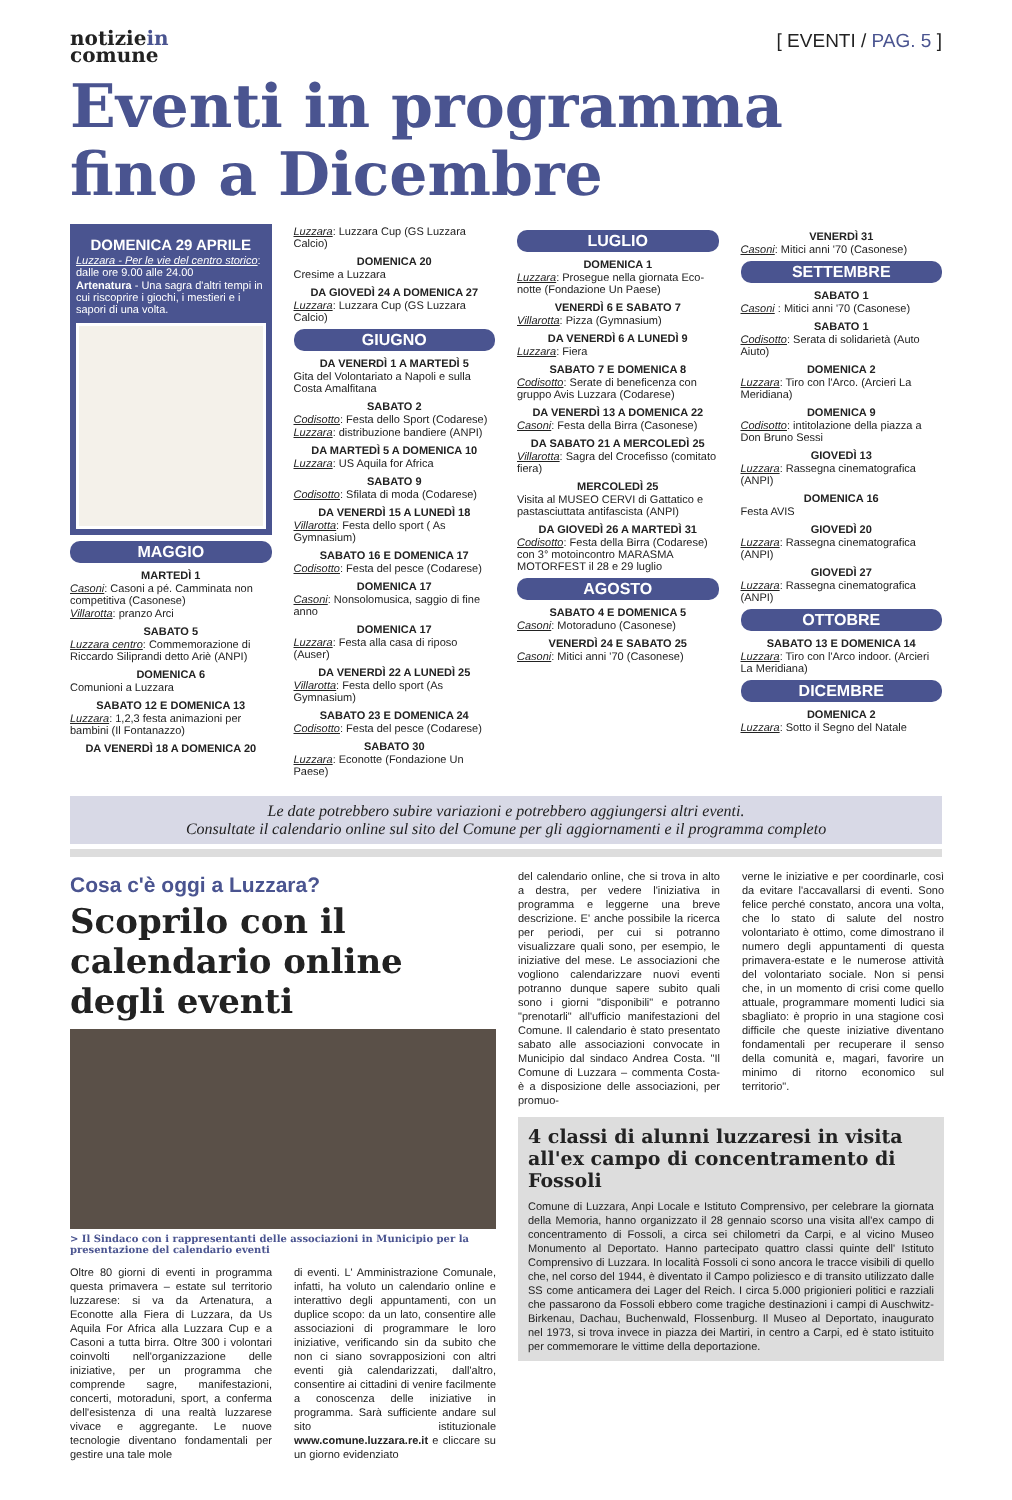notiziein
comune
[ EVENTI / PAG. 5 ]
Eventi in programma
fino a Dicembre
DOMENICA 29 APRILE
Luzzara - Per le vie del centro storico: dalle ore 9.00 alle 24.00
Artenatura - Una sagra d'altri tempi in cui riscoprire i giochi, i mestieri e i sapori di una volta.
MAGGIO
MARTEDÌ 1
Casoni: Casoni a pé. Camminata non competitiva (Casonese)
Villarotta: pranzo Arci
SABATO 5
Luzzara centro: Commemorazione di Riccardo Siliprandi detto Ariè (ANPI)
DOMENICA 6
Comunioni a Luzzara
SABATO 12 E DOMENICA 13
Luzzara: 1,2,3 festa animazioni per bambini (Il Fontanazzo)
DA VENERDÌ 18 A DOMENICA 20
Luzzara: Luzzara Cup (GS Luzzara Calcio)
DOMENICA 20
Cresime a Luzzara
DA GIOVEDÌ 24 A DOMENICA 27
Luzzara: Luzzara Cup (GS Luzzara Calcio)
GIUGNO
DA VENERDÌ 1 A MARTEDÌ 5
Gita del Volontariato a Napoli e sulla Costa Amalfitana
SABATO 2
Codisotto: Festa dello Sport (Codarese)
Luzzara: distribuzione bandiere (ANPI)
DA MARTEDÌ 5 A DOMENICA 10
Luzzara: US Aquila for Africa
SABATO 9
Codisotto: Sfilata di moda (Codarese)
DA VENERDÌ 15 A LUNEDÌ 18
Villarotta: Festa dello sport ( As Gymnasium)
SABATO 16 E DOMENICA 17
Codisotto: Festa del pesce (Codarese)
DOMENICA 17
Casoni: Nonsolomusica, saggio di fine anno
DOMENICA 17
Luzzara: Festa alla casa di riposo (Auser)
DA VENERDÌ 22 A LUNEDÌ 25
Villarotta: Festa dello sport (As Gymnasium)
SABATO 23 E DOMENICA 24
Codisotto: Festa del pesce (Codarese)
SABATO 30
Luzzara: Econotte (Fondazione Un Paese)
LUGLIO
DOMENICA 1
Luzzara: Prosegue nella giornata Eco-notte (Fondazione Un Paese)
VENERDÌ 6 E SABATO 7
Villarotta: Pizza (Gymnasium)
DA VENERDÌ 6 A LUNEDÌ 9
Luzzara: Fiera
SABATO 7 E DOMENICA 8
Codisotto: Serate di beneficenza con gruppo Avis Luzzara (Codarese)
DA VENERDÌ 13 A DOMENICA 22
Casoni: Festa della Birra (Casonese)
DA SABATO 21 A MERCOLEDÌ 25
Villarotta: Sagra del Crocefisso (comitato fiera)
MERCOLEDÌ 25
Visita al MUSEO CERVI di Gattatico e pastasciuttata antifascista (ANPI)
DA GIOVEDÌ 26 A MARTEDÌ 31
Codisotto: Festa della Birra (Codarese) con 3° motoincontro MARASMA MOTORFEST il 28 e 29 luglio
AGOSTO
SABATO 4 E DOMENICA 5
Casoni: Motoraduno (Casonese)
VENERDÌ 24 E SABATO 25
Casoni: Mitici anni '70 (Casonese)
VENERDÌ 31
Casoni: Mitici anni '70 (Casonese)
SETTEMBRE
SABATO 1
Casoni : Mitici anni '70 (Casonese)
SABATO 1
Codisotto: Serata di solidarietà (Auto Aiuto)
DOMENICA 2
Luzzara: Tiro con l'Arco. (Arcieri La Meridiana)
DOMENICA 9
Codisotto: intitolazione della piazza a Don Bruno Sessi
GIOVEDÌ 13
Luzzara: Rassegna cinematografica (ANPI)
DOMENICA 16
Festa AVIS
GIOVEDÌ 20
Luzzara: Rassegna cinematografica (ANPI)
GIOVEDÌ 27
Luzzara: Rassegna cinematografica (ANPI)
OTTOBRE
SABATO 13 E DOMENICA 14
Luzzara: Tiro con l'Arco indoor. (Arcieri La Meridiana)
DICEMBRE
DOMENICA 2
Luzzara: Sotto il Segno del Natale
Le date potrebbero subire variazioni e potrebbero aggiungersi altri eventi.
Consultate il calendario online sul sito del Comune per gli aggiornamenti e il programma completo
Cosa c'è oggi a Luzzara?
Scoprilo con il calendario online degli eventi
> Il Sindaco con i rappresentanti delle associazioni in Municipio per la presentazione del calendario eventi
Oltre 80 giorni di eventi in programma questa primavera – estate sul territorio luzzarese: si va da Artenatura, a Econotte alla Fiera di Luzzara, da Us Aquila For Africa alla Luzzara Cup e a Casoni a tutta birra. Oltre 300 i volontari coinvolti nell'organizzazione delle iniziative, per un programma che comprende sagre, manifestazioni, concerti, motoraduni, sport, a conferma dell'esistenza di una realtà luzzarese vivace e aggregante. Le nuove tecnologie diventano fondamentali per gestire una tale mole
di eventi. L' Amministrazione Comunale, infatti, ha voluto un calendario online e interattivo degli appuntamenti, con un duplice scopo: da un lato, consentire alle associazioni di programmare le loro iniziative, verificando sin da subito che non ci siano sovrapposizioni con altri eventi già calendarizzati, dall'altro, consentire ai cittadini di venire facilmente a conoscenza delle iniziative in programma. Sarà sufficiente andare sul sito istituzionale www.comune.luzzara.re.it e cliccare su un giorno evidenziato
del calendario online, che si trova in alto a destra, per vedere l'iniziativa in programma e leggerne una breve descrizione. E' anche possibile la ricerca per periodi, per cui si potranno visualizzare quali sono, per esempio, le iniziative del mese. Le associazioni che vogliono calendarizzare nuovi eventi potranno dunque sapere subito quali sono i giorni "disponibili" e potranno "prenotarli" all'ufficio manifestazioni del Comune. Il calendario è stato presentato sabato alle associazioni convocate in Municipio dal sindaco Andrea Costa. "Il Comune di Luzzara – commenta Costa- è a disposizione delle associazioni, per promuo-
verne le iniziative e per coordinarle, così da evitare l'accavallarsi di eventi. Sono felice perché constato, ancora una volta, che lo stato di salute del nostro volontariato è ottimo, come dimostrano il numero degli appuntamenti di questa primavera-estate e le numerose attività del volontariato sociale. Non si pensi che, in un momento di crisi come quello attuale, programmare momenti ludici sia sbagliato: è proprio in una stagione così difficile che queste iniziative diventano fondamentali per recuperare il senso della comunità e, magari, favorire un minimo di ritorno economico sul territorio".
4 classi di alunni luzzaresi in visita all'ex campo di concentramento di Fossoli
Comune di Luzzara, Anpi Locale e Istituto Comprensivo, per celebrare la giornata della Memoria, hanno organizzato il 28 gennaio scorso una visita all'ex campo di concentramento di Fossoli, a circa sei chilometri da Carpi, e al vicino Museo Monumento al Deportato. Hanno partecipato quattro classi quinte dell' Istituto Comprensivo di Luzzara. In località Fossoli ci sono ancora le tracce visibili di quello che, nel corso del 1944, è diventato il Campo poliziesco e di transito utilizzato dalle SS come anticamera dei Lager del Reich. I circa 5.000 prigionieri politici e razziali che passarono da Fossoli ebbero come tragiche destinazioni i campi di Auschwitz-Birkenau, Dachau, Buchenwald, Flossenburg. Il Museo al Deportato, inaugurato nel 1973, si trova invece in piazza dei Martiri, in centro a Carpi, ed è stato istituito per commemorare le vittime della deportazione.